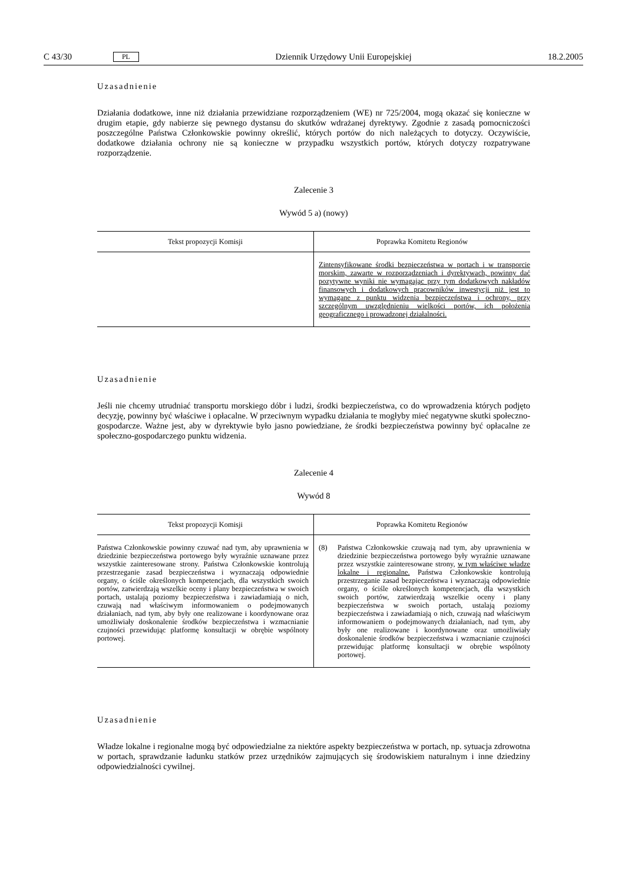C 43/30 PL Dziennik Urzędowy Unii Europejskiej 18.2.2005
Uzasadnienie
Działania dodatkowe, inne niż działania przewidziane rozporządzeniem (WE) nr 725/2004, mogą okazać się konieczne w drugim etapie, gdy nabierze się pewnego dystansu do skutków wdrażanej dyrektywy. Zgodnie z zasadą pomocniczości poszczególne Państwa Członkowskie powinny określić, których portów do nich należących to dotyczy. Oczywiście, dodatkowe działania ochrony nie są konieczne w przypadku wszystkich portów, których dotyczy rozpatrywane rozporządzenie.
Zalecenie 3
Wywód 5 a) (nowy)
| Tekst propozycji Komisji | Poprawka Komitetu Regionów |
| --- | --- |
| | Zintensyfikowane środki bezpieczeństwa w portach i w transporcie morskim, zawarte w rozporządzeniach i dyrektywach, powinny dać pozytywne wyniki nie wymagając przy tym dodatkowych nakładów finansowych i dodatkowych pracowników inwestycji niż jest to wymagane z punktu widzenia bezpieczeństwa i ochrony, przy szczególnym uwzględnieniu wielkości portów, ich położenia geograficznego i prowadzonej działalności. |
Uzasadnienie
Jeśli nie chcemy utrudniać transportu morskiego dóbr i ludzi, środki bezpieczeństwa, co do wprowadzenia których podjęto decyzję, powinny być właściwe i opłacalne. W przeciwnym wypadku działania te mogłyby mieć negatywne skutki społeczno-gospodarcze. Ważne jest, aby w dyrektywie było jasno powiedziane, że środki bezpieczeństwa powinny być opłacalne ze społeczno-gospodarczego punktu widzenia.
Zalecenie 4
Wywód 8
| Tekst propozycji Komisji | Poprawka Komitetu Regionów |
| --- | --- |
| Państwa Członkowskie powinny czuwać nad tym, aby uprawnienia w dziedzinie bezpieczeństwa portowego były wyraźnie uznawane przez wszystkie zainteresowane strony. Państwa Członkowskie kontrolują przestrzeganie zasad bezpieczeństwa i wyznaczają odpowiednie organy, o ściśle określonych kompetencjach, dla wszystkich swoich portów, zatwierdzają wszelkie oceny i plany bezpieczeństwa w swoich portach, ustalają poziomy bezpieczeństwa i zawiadamiają o nich, czuwają nad właściwym informowaniem o podejmowanych działaniach, nad tym, aby były one realizowane i koordynowane oraz umożliwiały doskonalenie środków bezpieczeństwa i wzmacnianie czujności przewidując platformę konsultacji w obrębie wspólnoty portowej. | (8) Państwa Członkowskie czuwają nad tym, aby uprawnienia w dziedzinie bezpieczeństwa portowego były wyraźnie uznawane przez wszystkie zainteresowane strony, w tym właściwe władze lokalne i regionalne. Państwa Członkowskie kontrolują przestrzeganie zasad bezpieczeństwa i wyznaczają odpowiednie organy, o ściśle określonych kompetencjach, dla wszystkich swoich portów, zatwierdzają wszelkie oceny i plany bezpieczeństwa w swoich portach, ustalają poziomy bezpieczeństwa i zawiadamiają o nich, czuwają nad właściwym informowaniem o podejmowanych działaniach, nad tym, aby były one realizowane i koordynowane oraz umożliwiały doskonalenie środków bezpieczeństwa i wzmacnianie czujności przewidując platformę konsultacji w obrębie wspólnoty portowej. |
Uzasadnienie
Władze lokalne i regionalne mogą być odpowiedzialne za niektóre aspekty bezpieczeństwa w portach, np. sytuacja zdrowotna w portach, sprawdzanie ładunku statków przez urzędników zajmujących się środowiskiem naturalnym i inne dziedziny odpowiedzialności cywilnej.